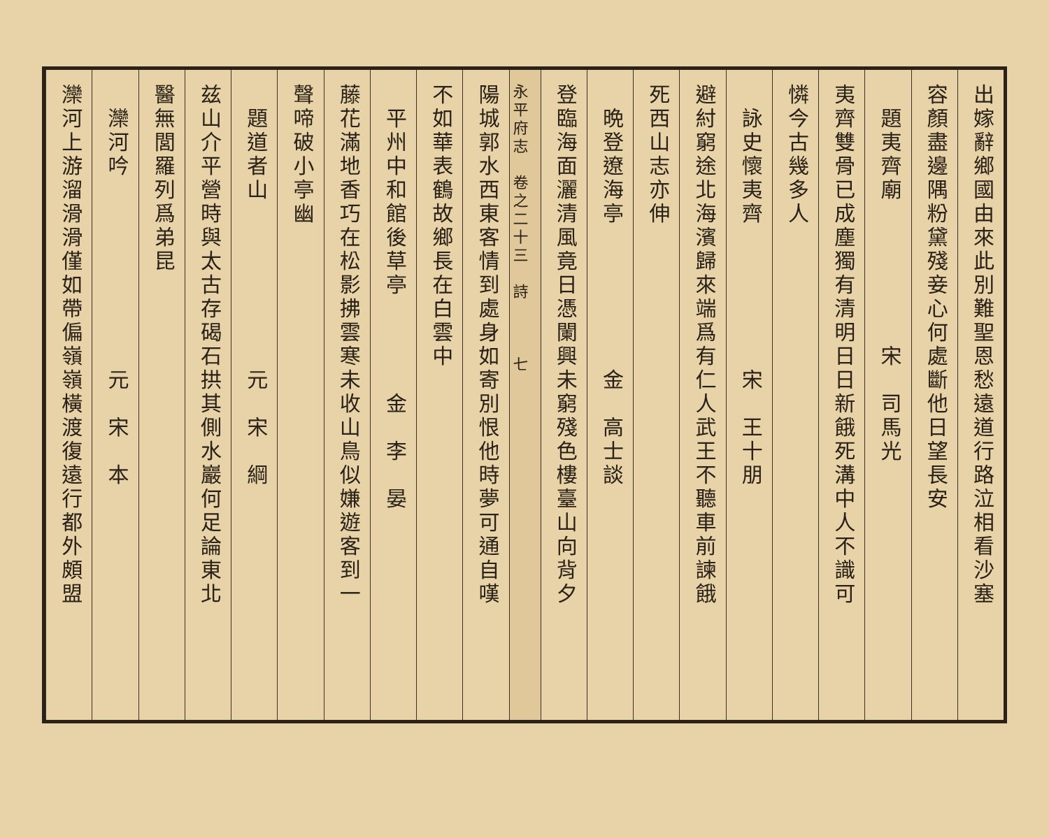出嫁辭鄉國由來此別難聖恩愁遠道行路泣相看沙塞
容顏盡邊隅粉黛殘妾心何處斷他日望長安
　題夷齊廟　　　　　　宋　司馬光
夷齊雙骨已成塵獨有清明日日新餓死溝中人不識可
憐今古幾多人
　詠史懷夷齊　　　　　　宋　王十朋
避紂窮途北海濱歸來端爲有仁人武王不聽車前諫餓
死西山志亦伸
　晩登遼海亭　　　　　　金　高士談
登臨海面灑清風竟日憑闌興未窮殘色樓臺山向背夕
永平府志　卷之二十三　詩　　　七
陽城郭水西東客情到處身如寄別恨他時夢可通自嘆
不如華表鶴故鄉長在白雲中
　平州中和館後草亭　　　　金　李　晏
藤花滿地香巧在松影拂雲寒未收山鳥似嫌遊客到一
聲啼破小亭幽
　題道者山　　　　　　　元　宋　綱
兹山介平營時與太古存碣石拱其側水巖何足論東北
醫無閭羅列爲弟昆
　灤河吟　　　　　　　　元　宋　本
灤河上游溜滑滑僅如帶偏嶺嶺橫渡復遠行都外頗盟